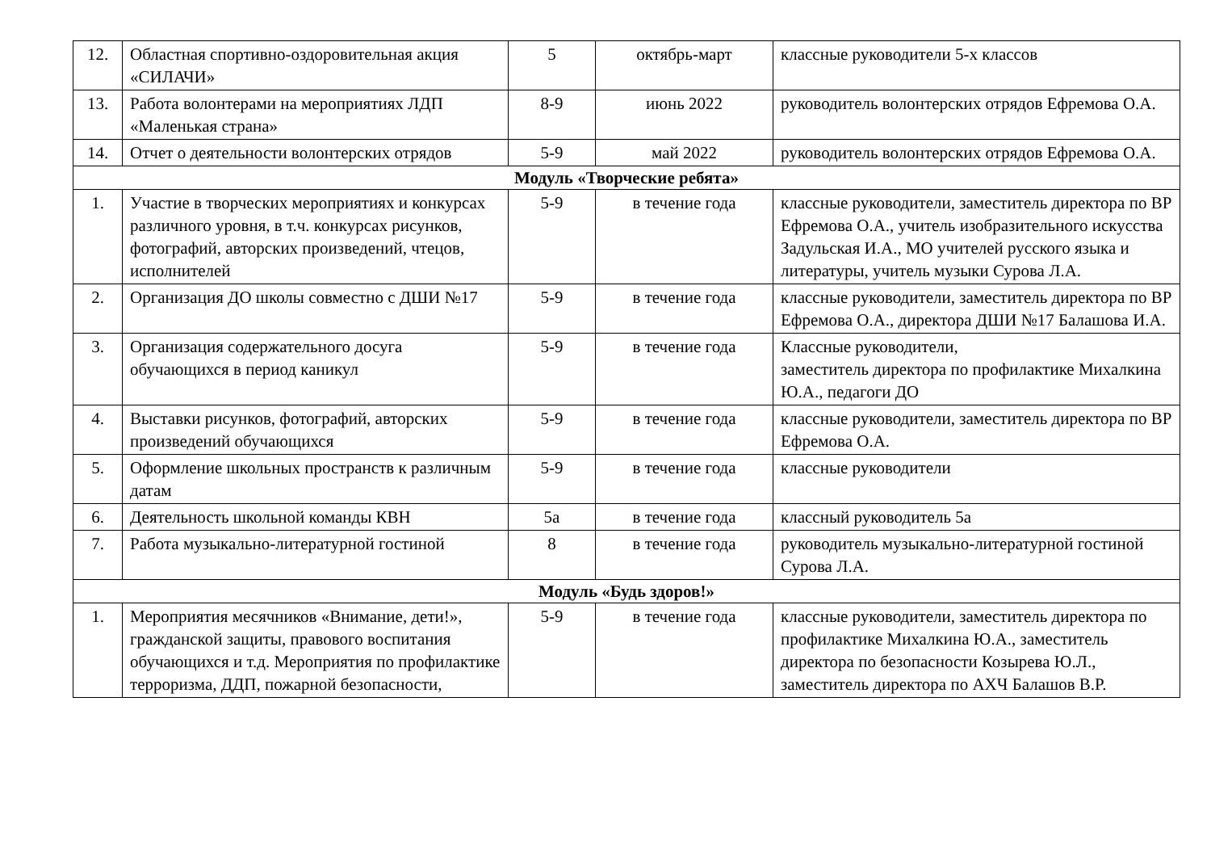| 12. | Областная спортивно-оздоровительная акция «СИЛАЧИ» | 5 | октябрь-март | классные руководители 5-х классов |
| 13. | Работа волонтерами на мероприятиях ЛДП «Маленькая страна» | 8-9 | июнь 2022 | руководитель волонтерских отрядов Ефремова О.А. |
| 14. | Отчет о деятельности волонтерских отрядов | 5-9 | май 2022 | руководитель волонтерских отрядов Ефремова О.А. |
| Модуль «Творческие ребята» | | | | |
| 1. | Участие в творческих мероприятиях и конкурсах различного уровня, в т.ч. конкурсах рисунков, фотографий, авторских произведений, чтецов, исполнителей | 5-9 | в течение года | классные руководители, заместитель директора по ВР Ефремова О.А., учитель изобразительного искусства Задульская И.А., МО учителей русского языка и литературы, учитель музыки Сурова Л.А. |
| 2. | Организация ДО школы совместно с ДШИ №17 | 5-9 | в течение года | классные руководители, заместитель директора по ВР Ефремова О.А., директора ДШИ №17 Балашова И.А. |
| 3. | Организация содержательного досуга обучающихся в период каникул | 5-9 | в течение года | Классные руководители, заместитель директора по профилактике Михалкина Ю.А., педагоги ДО |
| 4. | Выставки рисунков, фотографий, авторских произведений обучающихся | 5-9 | в течение года | классные руководители, заместитель директора по ВР Ефремова О.А. |
| 5. | Оформление школьных пространств к различным датам | 5-9 | в течение года | классные руководители |
| 6. | Деятельность школьной команды КВН | 5а | в течение года | классный руководитель 5а |
| 7. | Работа музыкально-литературной гостиной | 8 | в течение года | руководитель музыкально-литературной гостиной Сурова Л.А. |
| Модуль «Будь здоров!» | | | | |
| 1. | Мероприятия месячников «Внимание, дети!», гражданской защиты, правового воспитания обучающихся и т.д. Мероприятия по профилактике терроризма, ДДП, пожарной безопасности, | 5-9 | в течение года | классные руководители, заместитель директора по профилактике Михалкина Ю.А., заместитель директора по безопасности Козырева Ю.Л., заместитель директора по АХЧ Балашов В.Р. |